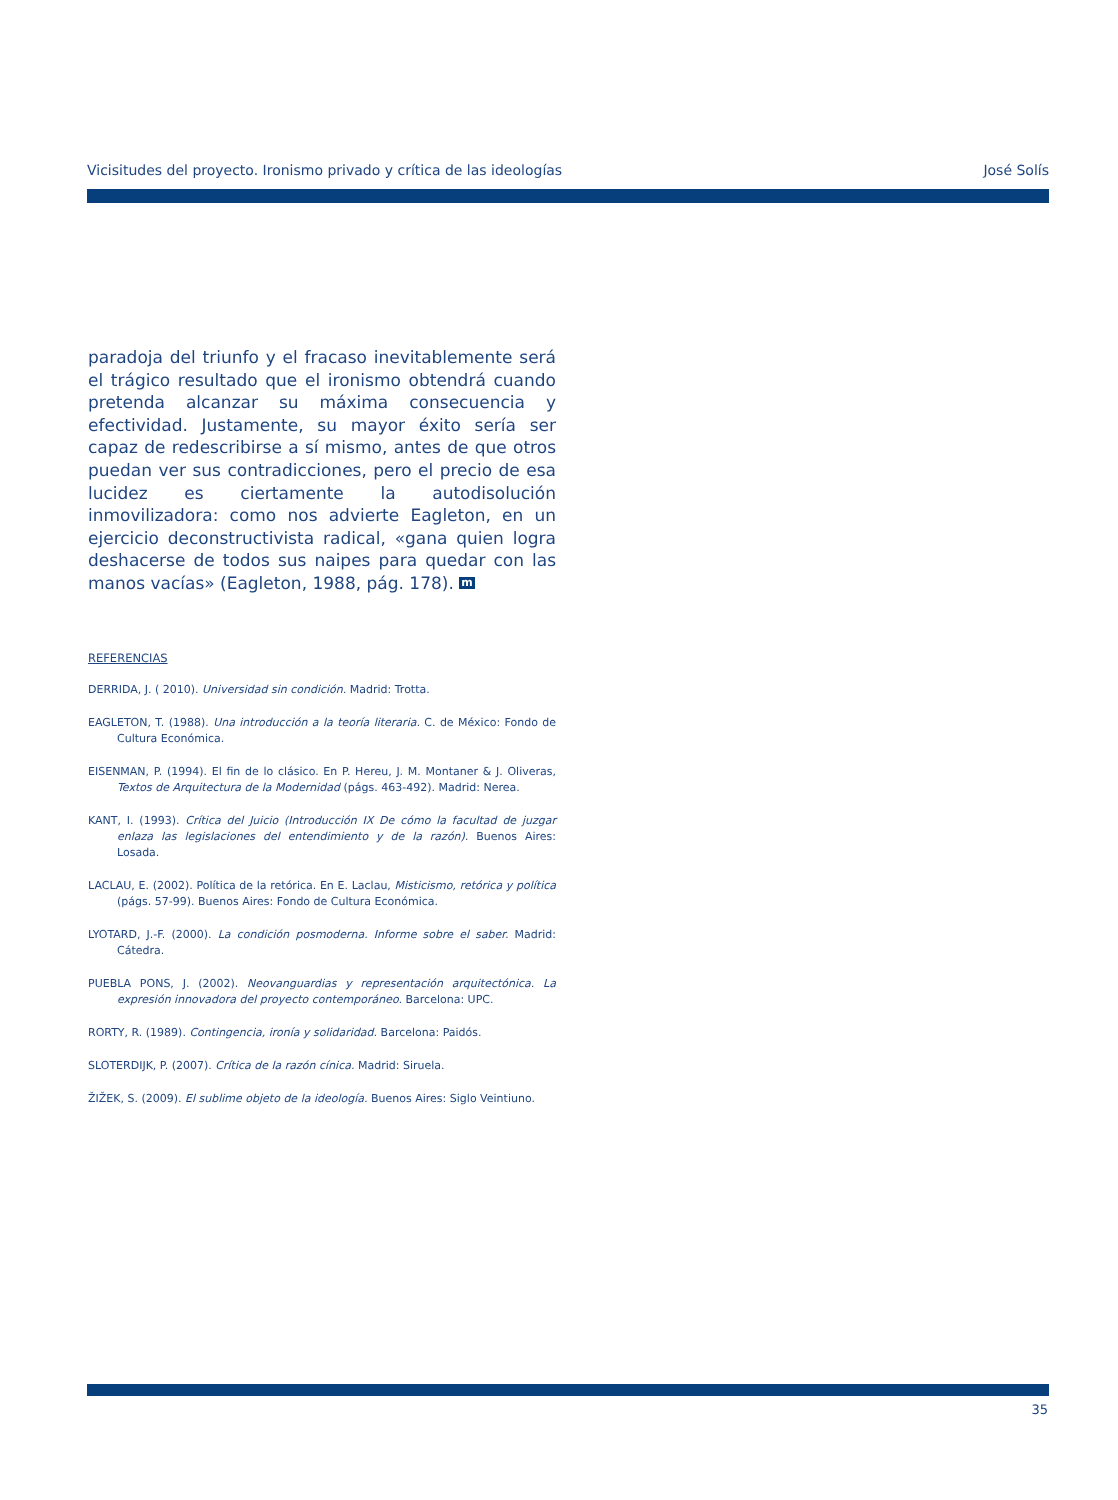Vicisitudes del proyecto. Ironismo privado y crítica de las ideologías José Solís
paradoja del triunfo y el fracaso inevitablemente será el trágico resultado que el ironismo obtendrá cuando pretenda alcanzar su máxima consecuencia y efectividad. Justamente, su mayor éxito sería ser capaz de redescribirse a sí mismo, antes de que otros puedan ver sus contradicciones, pero el precio de esa lucidez es ciertamente la autodisolución inmovilizadora: como nos advierte Eagleton, en un ejercicio deconstructivista radical, «gana quien logra deshacerse de todos sus naipes para quedar con las manos vacías» (Eagleton, 1988, pág. 178). m
REFERENCIAS
DERRIDA, J. ( 2010). Universidad sin condición. Madrid: Trotta.
EAGLETON, T. (1988). Una introducción a la teoría literaria. C. de México: Fondo de Cultura Económica.
EISENMAN, P. (1994). El fin de lo clásico. En P. Hereu, J. M. Montaner & J. Oliveras, Textos de Arquitectura de la Modernidad (págs. 463-492). Madrid: Nerea.
KANT, I. (1993). Crítica del Juicio (Introducción IX De cómo la facultad de juzgar enlaza las legislaciones del entendimiento y de la razón). Buenos Aires: Losada.
LACLAU, E. (2002). Política de la retórica. En E. Laclau, Misticismo, retórica y política (págs. 57-99). Buenos Aires: Fondo de Cultura Económica.
LYOTARD, J.-F. (2000). La condición posmoderna. Informe sobre el saber. Madrid: Cátedra.
PUEBLA PONS, J. (2002). Neovanguardias y representación arquitectónica. La expresión innovadora del proyecto contemporáneo. Barcelona: UPC.
RORTY, R. (1989). Contingencia, ironía y solidaridad. Barcelona: Paidós.
SLOTERDIJK, P. (2007). Crítica de la razón cínica. Madrid: Siruela.
ŽIŽEK, S. (2009). El sublime objeto de la ideología. Buenos Aires: Siglo Veintiuno.
35